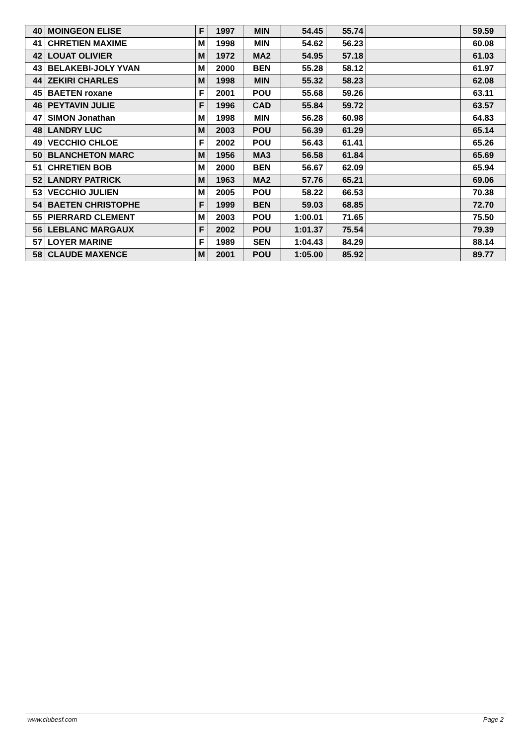| 40 | MOINGEON ELISE | F | 1997 | MIN | 54.45 | 55.74 | | 59.59 |
| 41 | CHRETIEN MAXIME | M | 1998 | MIN | 54.62 | 56.23 | | 60.08 |
| 42 | LOUAT OLIVIER | M | 1972 | MA2 | 54.95 | 57.18 | | 61.03 |
| 43 | BELAKEBI-JOLY YVAN | M | 2000 | BEN | 55.28 | 58.12 | | 61.97 |
| 44 | ZEKIRI CHARLES | M | 1998 | MIN | 55.32 | 58.23 | | 62.08 |
| 45 | BAETEN roxane | F | 2001 | POU | 55.68 | 59.26 | | 63.11 |
| 46 | PEYTAVIN JULIE | F | 1996 | CAD | 55.84 | 59.72 | | 63.57 |
| 47 | SIMON Jonathan | M | 1998 | MIN | 56.28 | 60.98 | | 64.83 |
| 48 | LANDRY LUC | M | 2003 | POU | 56.39 | 61.29 | | 65.14 |
| 49 | VECCHIO CHLOE | F | 2002 | POU | 56.43 | 61.41 | | 65.26 |
| 50 | BLANCHETON MARC | M | 1956 | MA3 | 56.58 | 61.84 | | 65.69 |
| 51 | CHRETIEN BOB | M | 2000 | BEN | 56.67 | 62.09 | | 65.94 |
| 52 | LANDRY PATRICK | M | 1963 | MA2 | 57.76 | 65.21 | | 69.06 |
| 53 | VECCHIO JULIEN | M | 2005 | POU | 58.22 | 66.53 | | 70.38 |
| 54 | BAETEN CHRISTOPHE | F | 1999 | BEN | 59.03 | 68.85 | | 72.70 |
| 55 | PIERRARD CLEMENT | M | 2003 | POU | 1:00.01 | 71.65 | | 75.50 |
| 56 | LEBLANC MARGAUX | F | 2002 | POU | 1:01.37 | 75.54 | | 79.39 |
| 57 | LOYER MARINE | F | 1989 | SEN | 1:04.43 | 84.29 | | 88.14 |
| 58 | CLAUDE MAXENCE | M | 2001 | POU | 1:05.00 | 85.92 | | 89.77 |
www.clubesf.com Page 2